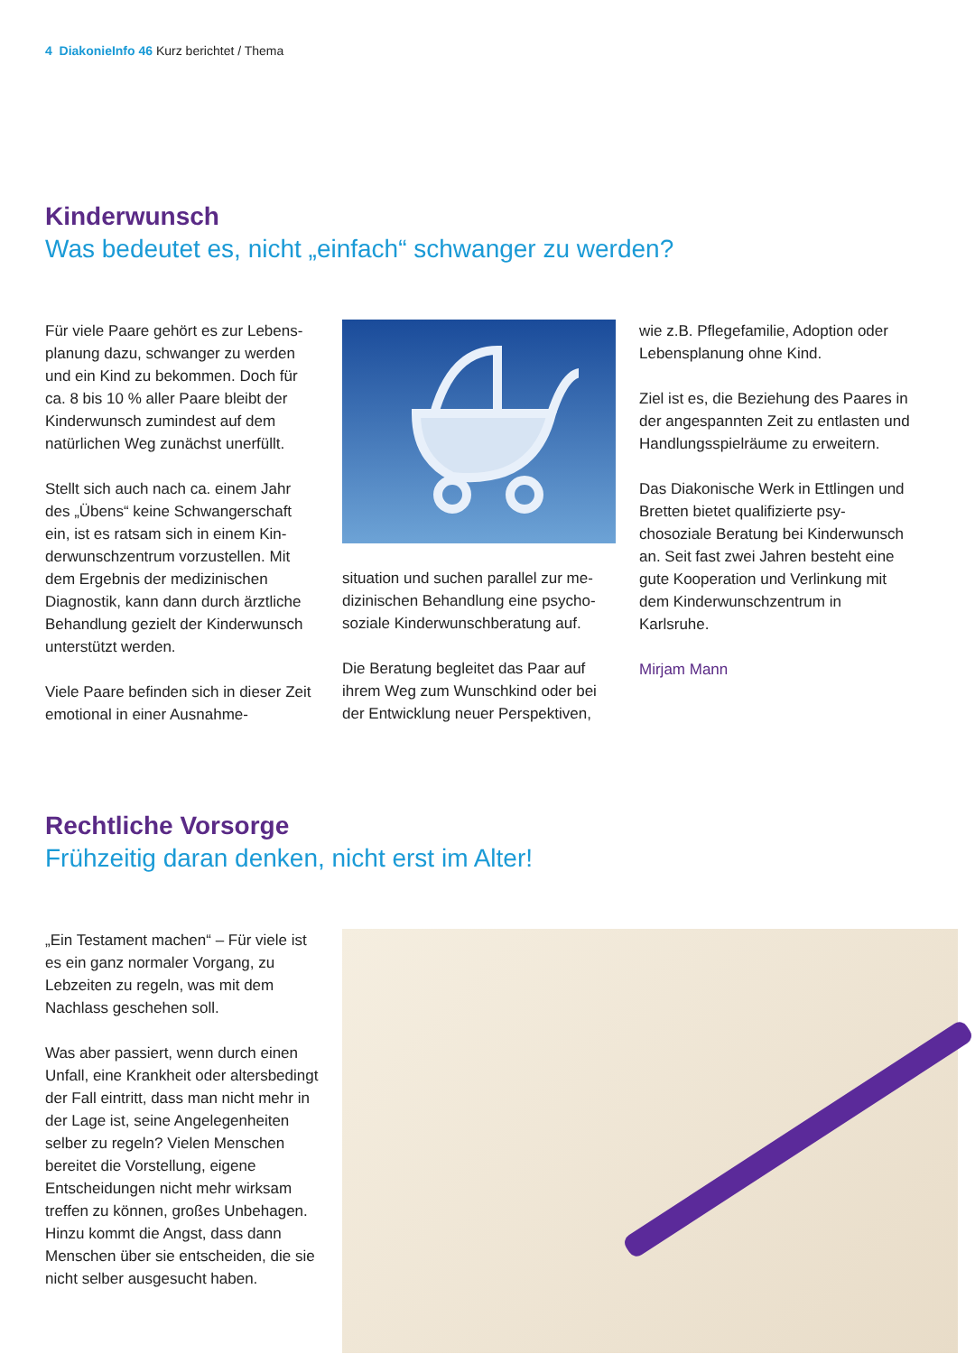4 DiakonieInfo 46 Kurz berichtet / Thema
Kinderwunsch
Was bedeutet es, nicht „einfach“ schwanger zu werden?
Für viele Paare gehört es zur Lebens­planung dazu, schwanger zu werden und ein Kind zu bekommen. Doch für ca. 8 bis 10 % aller Paare bleibt der Kinderwunsch zumindest auf dem natürlichen Weg zunächst unerfüllt.
Stellt sich auch nach ca. einem Jahr des „Übens“ keine Schwangerschaft ein, ist es ratsam sich in einem Kin­derwunschzentrum vorzustellen. Mit dem Ergebnis der medizinischen Diagnostik, kann dann durch ärztliche Behandlung gezielt der Kinderwunsch unterstützt werden.
Viele Paare befinden sich in dieser Zeit emotional in einer Ausnahme-
situation und suchen parallel zur me­dizinischen Behandlung eine psycho­soziale Kinderwunschberatung auf.
Die Beratung begleitet das Paar auf ihrem Weg zum Wunschkind oder bei der Entwicklung neuer Perspektiven,
wie z.B. Pflegefamilie, Adoption oder Lebensplanung ohne Kind.
Ziel ist es, die Beziehung des Paares in der angespannten Zeit zu entlasten und Handlungsspielräume zu erwei­tern.
Das Diakonische Werk in Ettlingen und Bretten bietet qualifizierte psy­chosoziale Beratung bei Kinder­wunsch an. Seit fast zwei Jahren besteht eine gute Kooperation und Verlinkung mit dem Kinderwunsch­zentrum in Karlsruhe.
Mirjam Mann
Rechtliche Vorsorge
Frühzeitig daran denken, nicht erst im Alter!
„Ein Testament machen“ – Für viele ist es ein ganz normaler Vorgang, zu Lebzeiten zu regeln, was mit dem Nachlass geschehen soll.
Was aber passiert, wenn durch einen Unfall, eine Krankheit oder altersbe­dingt der Fall eintritt, dass man nicht mehr in der Lage ist, seine Angele­genheiten selber zu regeln? Vielen Menschen bereitet die Vorstellung, eigene Entscheidungen nicht mehr wirksam treffen zu können, großes Unbehagen. Hinzu kommt die Angst, dass dann Menschen über sie ent­scheiden, die sie nicht selber ausge­sucht haben.